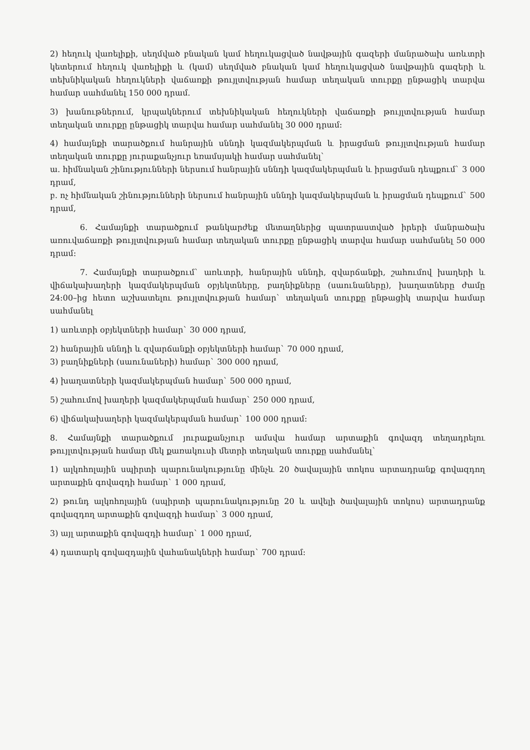2) հեղուկ վառելիքի, սեղմված բնական կամ հեղուկացված նավթային գազերի մանրածախ առևտրի կետերում հեղուկ վառելիքի և (կամ) սեղմված բնական կամ հեղուկացված նավթային գազերի և տեխնիկական հեղուկների վաճառքի թույլտվության համար տեղական տուրքը ընթացիկ տարվա համար սահմանել 150 000 դրամ.
3) խանութներում, կրպակներում տեխնիկական հեղուկների վաճառքի թույլտվության համար տեղական տուրքը ընթացիկ տարվա համար սահմանել 30 000 դրամ:
4) համայնքի տարածքում հանրային սննդի կազմակերպման և իրացման թույլտվության համար տեղական տուրքը յուրաքանչյուր եռամսյակի համար սահմանել`
ա. հիմնական շինությունների ներսում հանրային սննդի կազմակերպման և իրացման դեպքում` 3 000 դրամ,
բ. ոչ հիմնական շինությունների ներսում հանրային սննդի կազմակերպման և իրացման դեպքում` 500 դրամ,
6. Համայնքի տարածքում թանկարժեք մետաղներից պատրաստված իրերի մանրածախ առուվաճառքի թույլտվության համար տեղական տուրքը ընթացիկ տարվա համար սահմանել 50 000 դրամ:
7. Համայնքի տարածքում` առևտրի, հանրային սննդի, զվարճանքի, շահումով խաղերի և վիճակախաղերի կազմակերպման օբյեկտները, բաղնիքները (սաունաները), խաղատները ժամը 24:00–ից հետո աշխատելու թույլտվության համար` տեղական տուրքը ընթացիկ տարվա համար սահմանել
1) առևտրի օբյեկտների համար` 30 000 դրամ,
2) հանրային սննդի և զվարճանքի օբյեկտների համար` 70 000 դրամ,
3) բաղնիքների (սաունաների) համար` 300 000 դրամ,
4) խաղատների կազմակերպման համար` 500 000 դրամ,
5) շահումով խաղերի կազմակերպման համար` 250 000 դրամ,
6) վիճակախաղերի կազմակերպման համար` 100 000 դրամ:
8. Համայնքի տարածքում յուրաքանչյուր ամսվա համար արտաքին գովազդ տեղադրելու թույլտվության համար մեկ քառակուսի մետրի տեղական տուրքը սահմանել`
1) ալկոհոլային սպիրտի պարունակությունը մինչև 20 ծավալային տոկոս արտադրանք գովազդող արտաքին գովազդի համար` 1 000 դրամ,
2) թունդ ալկոհոլային (սպիրտի պարունակությունը 20 և ավելի ծավալային տոկոս) արտադրանք գովազդող արտաքին գովազդի համար` 3 000 դրամ,
3) այլ արտաքին գովազդի համար` 1 000 դրամ,
4) դատարկ գովազդային վահանակների համար` 700 դրամ: